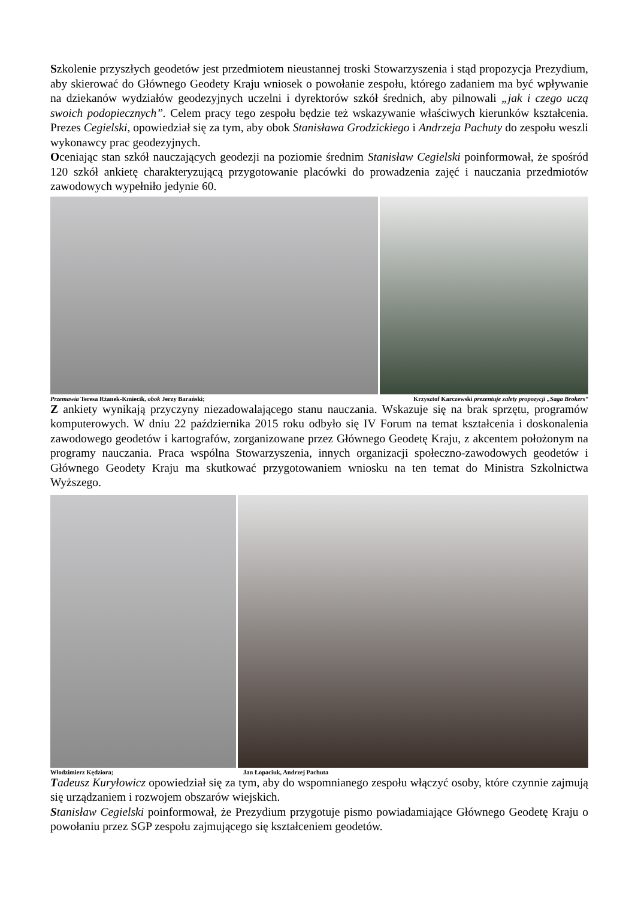Szkolenie przyszłych geodetów jest przedmiotem nieustannej troski Stowarzyszenia i stąd propozycja Prezydium, aby skierować do Głównego Geodety Kraju wniosek o powołanie zespołu, którego zadaniem ma być wpływanie na dziekanów wydziałów geodezyjnych uczelni i dyrektorów szkół średnich, aby pilnowali „jak i czego uczą swoich podopiecznych”. Celem pracy tego zespołu będzie też wskazywanie właściwych kierunków kształcenia. Prezes Cegielski, opowiedział się za tym, aby obok Stanisława Grodzickiego i Andrzeja Pachuty do zespołu weszli wykonawcy prac geodezyjnych.
Oceniając stan szkół nauczających geodezji na poziomie średnim Stanisław Cegielski poinformował, że spośród 120 szkół ankietę charakteryzującą przygotowanie placówki do prowadzenia zajęć i nauczania przedmiotów zawodowych wypełniło jedynie 60.
Przemawia Teresa Rżanek-Kmiecik, obok Jerzy Barański; Krzysztof Karczewski prezentuje zalety propozycji „Saga Brokers”
Z ankiety wynikają przyczyny niezadowalającego stanu nauczania. Wskazuje się na brak sprzętu, programów komputerowych. W dniu 22 października 2015 roku odbyło się IV Forum na temat kształcenia i doskonalenia zawodowego geodetów i kartografów, zorganizowane przez Głównego Geodetę Kraju, z akcentem położonym na programy nauczania. Praca wspólna Stowarzyszenia, innych organizacji społeczno-zawodowych geodetów i Głównego Geodety Kraju ma skutkować przygotowaniem wniosku na ten temat do Ministra Szkolnictwa Wyższego.
Włodzimierz Kędziora; Jan Łopaciuk, Andrzej Pachuta
Tadeusz Kuryłowicz opowiedział się za tym, aby do wspomnianego zespołu włączyć osoby, które czynnie zajmują się urządzaniem i rozwojem obszarów wiejskich.
Stanisław Cegielski poinformował, że Prezydium przygotuje pismo powiadamiające Głównego Geodetę Kraju o powołaniu przez SGP zespołu zajmującego się kształceniem geodetów.